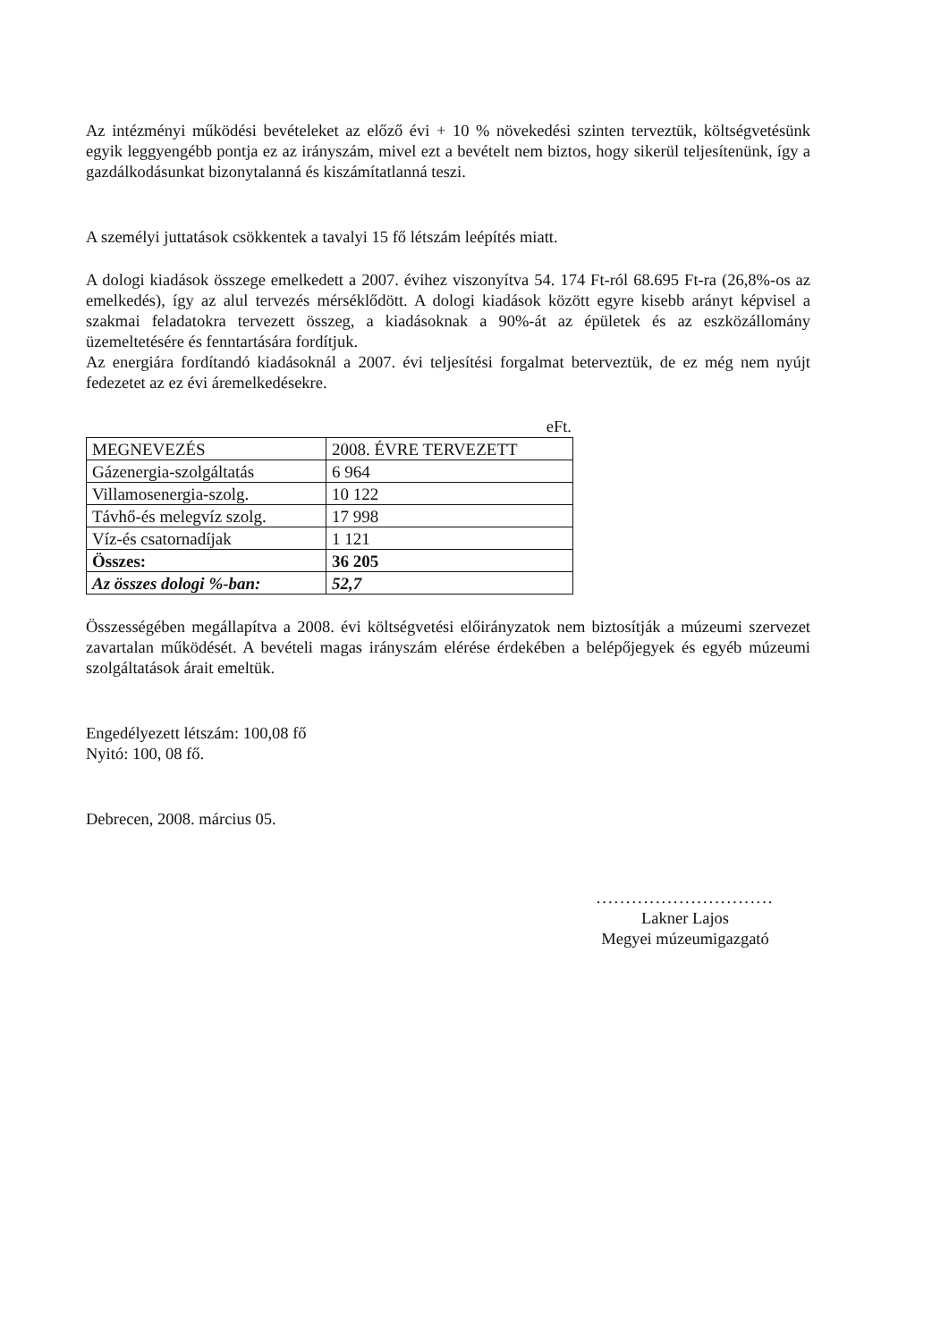Az intézményi működési bevételeket az előző évi + 10 % növekedési szinten terveztük, költségvetésünk egyik leggyengébb pontja ez az irányszám, mivel ezt a bevételt nem biztos, hogy sikerül teljesítenünk, így a gazdálkodásunkat bizonytalanná és kiszámítatlanná teszi.
A személyi juttatások csökkentek a tavalyi 15 fő létszám leépítés miatt.
A dologi kiadások összege emelkedett a 2007. évihez viszonyítva 54. 174 Ft-ról 68.695 Ft-ra (26,8%-os az emelkedés), így az alul tervezés mérséklődött. A dologi kiadások között egyre kisebb arányt képvisel a szakmai feladatokra tervezett összeg, a kiadásoknak a 90%-át az épületek és az eszközállomány üzemeltetésére és fenntartására fordítjuk.
Az energiára fordítandó kiadásoknál a 2007. évi teljesítési forgalmat beterveztük, de ez még nem nyújt fedezetet az ez évi áremelkedésekre.
eFt.
| MEGNEVEZÉS | 2008. ÉVRE TERVEZETT |
| Gázenergia-szolgáltatás | 6 964 |
| Villamosenergia-szolg. | 10 122 |
| Távhő-és melegvíz szolg. | 17 998 |
| Víz-és csatornadíjak | 1 121 |
| Összes: | 36 205 |
| Az összes dologi %-ban: | 52,7 |
Összességében megállapítva a 2008. évi költségvetési előirányzatok nem biztosítják a múzeumi szervezet zavartalan működését. A bevételi magas irányszám elérése érdekében a belépőjegyek és egyéb múzeumi szolgáltatások árait emeltük.
Engedélyezett létszám: 100,08 fő
Nyitó: 100, 08 fő.
Debrecen, 2008. március 05.
..............................
Lakner Lajos
Megyei múzeumigazgató